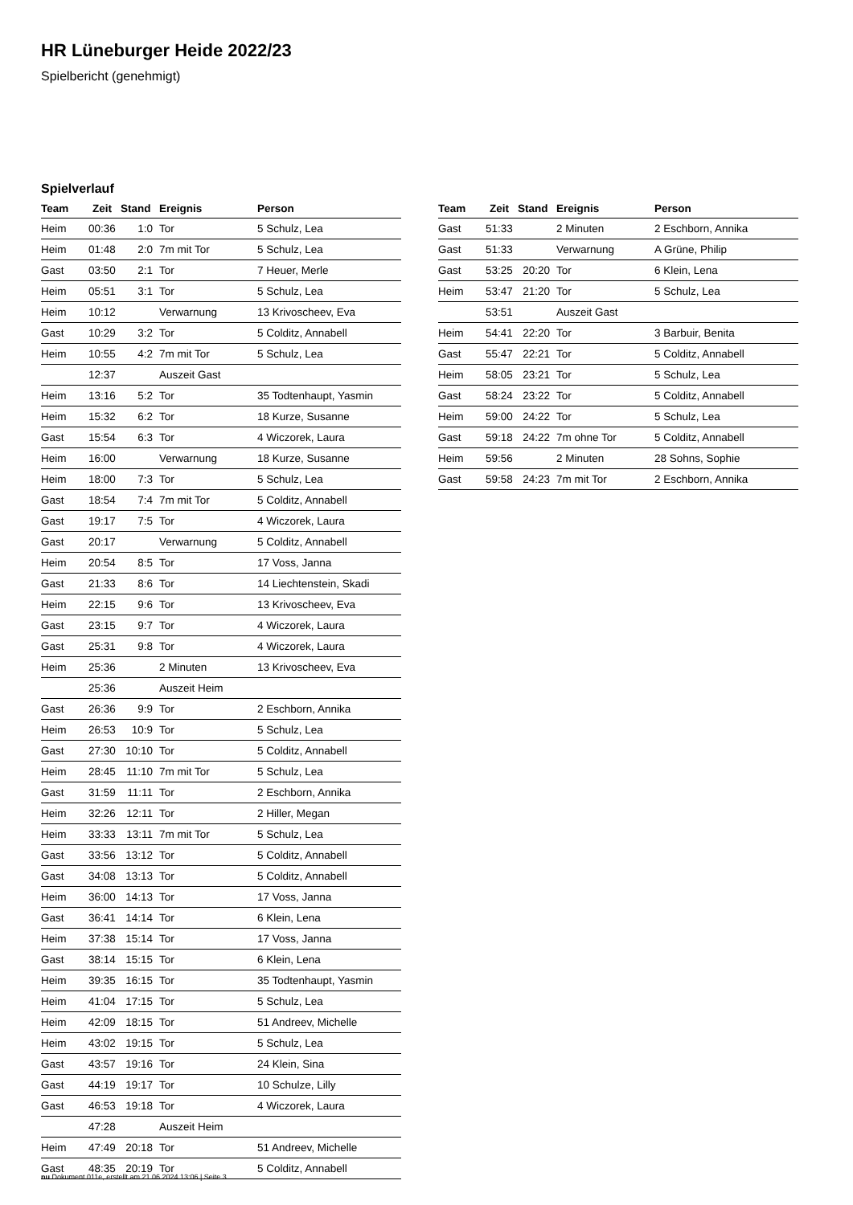HR Lüneburger Heide 2022/23
Spielbericht (genehmigt)
Spielverlauf
| Team | Zeit | Stand | Ereignis | Person |
| --- | --- | --- | --- | --- |
| Heim | 00:36 | 1:0 | Tor | 5 Schulz, Lea |
| Heim | 01:48 | 2:0 | 7m mit Tor | 5 Schulz, Lea |
| Gast | 03:50 | 2:1 | Tor | 7 Heuer, Merle |
| Heim | 05:51 | 3:1 | Tor | 5 Schulz, Lea |
| Heim | 10:12 | | Verwarnung | 13 Krivoscheev, Eva |
| Gast | 10:29 | 3:2 | Tor | 5 Colditz, Annabell |
| Heim | 10:55 | 4:2 | 7m mit Tor | 5 Schulz, Lea |
| | 12:37 | | Auszeit Gast | |
| Heim | 13:16 | 5:2 | Tor | 35 Todtenhaupt, Yasmin |
| Heim | 15:32 | 6:2 | Tor | 18 Kurze, Susanne |
| Gast | 15:54 | 6:3 | Tor | 4 Wiczorek, Laura |
| Heim | 16:00 | | Verwarnung | 18 Kurze, Susanne |
| Heim | 18:00 | 7:3 | Tor | 5 Schulz, Lea |
| Gast | 18:54 | 7:4 | 7m mit Tor | 5 Colditz, Annabell |
| Gast | 19:17 | 7:5 | Tor | 4 Wiczorek, Laura |
| Gast | 20:17 | | Verwarnung | 5 Colditz, Annabell |
| Heim | 20:54 | 8:5 | Tor | 17 Voss, Janna |
| Gast | 21:33 | 8:6 | Tor | 14 Liechtenstein, Skadi |
| Heim | 22:15 | 9:6 | Tor | 13 Krivoscheev, Eva |
| Gast | 23:15 | 9:7 | Tor | 4 Wiczorek, Laura |
| Gast | 25:31 | 9:8 | Tor | 4 Wiczorek, Laura |
| Heim | 25:36 | | 2 Minuten | 13 Krivoscheev, Eva |
| | 25:36 | | Auszeit Heim | |
| Gast | 26:36 | 9:9 | Tor | 2 Eschborn, Annika |
| Heim | 26:53 | 10:9 | Tor | 5 Schulz, Lea |
| Gast | 27:30 | 10:10 | Tor | 5 Colditz, Annabell |
| Heim | 28:45 | 11:10 | 7m mit Tor | 5 Schulz, Lea |
| Gast | 31:59 | 11:11 | Tor | 2 Eschborn, Annika |
| Heim | 32:26 | 12:11 | Tor | 2 Hiller, Megan |
| Heim | 33:33 | 13:11 | 7m mit Tor | 5 Schulz, Lea |
| Gast | 33:56 | 13:12 | Tor | 5 Colditz, Annabell |
| Gast | 34:08 | 13:13 | Tor | 5 Colditz, Annabell |
| Heim | 36:00 | 14:13 | Tor | 17 Voss, Janna |
| Gast | 36:41 | 14:14 | Tor | 6 Klein, Lena |
| Heim | 37:38 | 15:14 | Tor | 17 Voss, Janna |
| Gast | 38:14 | 15:15 | Tor | 6 Klein, Lena |
| Heim | 39:35 | 16:15 | Tor | 35 Todtenhaupt, Yasmin |
| Heim | 41:04 | 17:15 | Tor | 5 Schulz, Lea |
| Heim | 42:09 | 18:15 | Tor | 51 Andreev, Michelle |
| Heim | 43:02 | 19:15 | Tor | 5 Schulz, Lea |
| Gast | 43:57 | 19:16 | Tor | 24 Klein, Sina |
| Gast | 44:19 | 19:17 | Tor | 10 Schulze, Lilly |
| Gast | 46:53 | 19:18 | Tor | 4 Wiczorek, Laura |
| | 47:28 | | Auszeit Heim | |
| Heim | 47:49 | 20:18 | Tor | 51 Andreev, Michelle |
| Gast | 48:35 | 20:19 | Tor | 5 Colditz, Annabell |
| Team | Zeit | Stand | Ereignis | Person |
| --- | --- | --- | --- | --- |
| Gast | 51:33 | | 2 Minuten | 2 Eschborn, Annika |
| Gast | 51:33 | | Verwarnung | A Grüne, Philip |
| Gast | 53:25 | 20:20 | Tor | 6 Klein, Lena |
| Heim | 53:47 | 21:20 | Tor | 5 Schulz, Lea |
| | 53:51 | | Auszeit Gast | |
| Heim | 54:41 | 22:20 | Tor | 3 Barbuir, Benita |
| Gast | 55:47 | 22:21 | Tor | 5 Colditz, Annabell |
| Heim | 58:05 | 23:21 | Tor | 5 Schulz, Lea |
| Gast | 58:24 | 23:22 | Tor | 5 Colditz, Annabell |
| Heim | 59:00 | 24:22 | Tor | 5 Schulz, Lea |
| Gast | 59:18 | 24:22 | 7m ohne Tor | 5 Colditz, Annabell |
| Heim | 59:56 | | 2 Minuten | 28 Sohns, Sophie |
| Gast | 59:58 | 24:23 | 7m mit Tor | 2 Eschborn, Annika |
nu.Dokument 011e, erstellt am 21.06.2024 13:06 | Seite 3